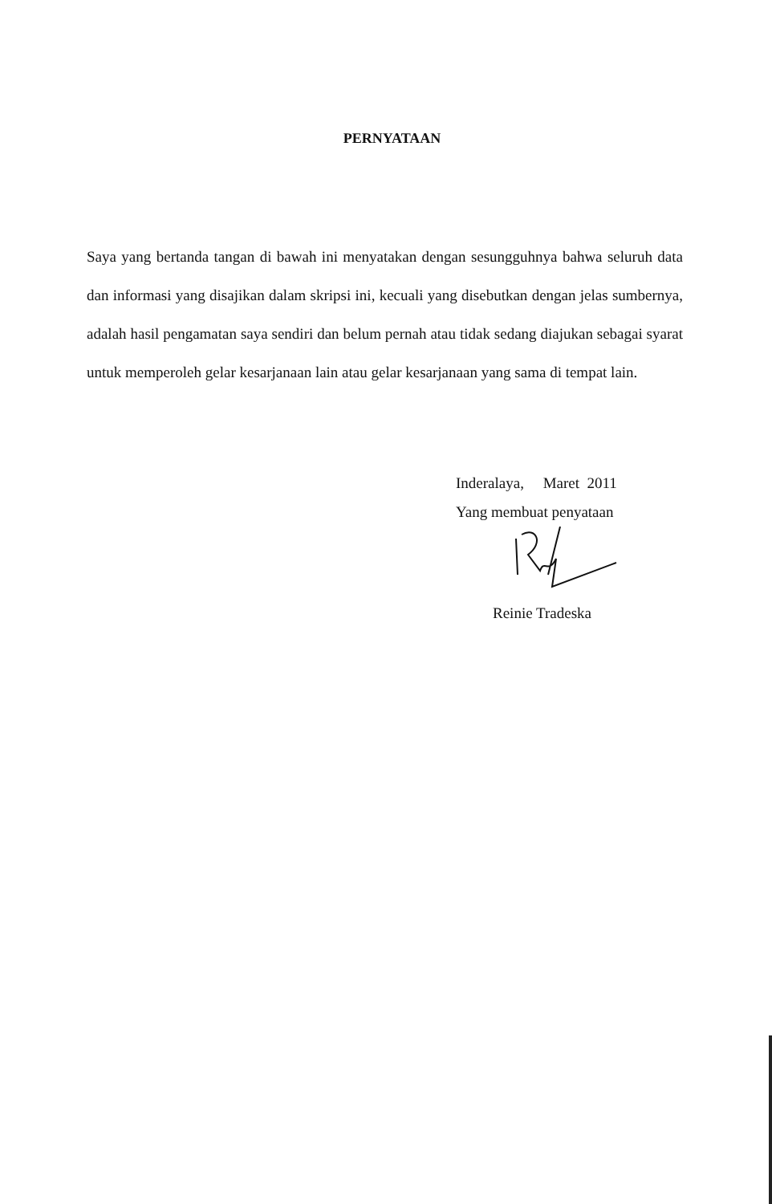PERNYATAAN
Saya yang bertanda tangan di bawah ini menyatakan dengan sesungguhnya bahwa seluruh data dan informasi yang disajikan dalam skripsi ini, kecuali yang disebutkan dengan jelas sumbernya, adalah hasil pengamatan saya sendiri dan belum pernah atau tidak sedang diajukan sebagai syarat untuk memperoleh gelar kesarjanaan lain atau gelar kesarjanaan yang sama di tempat lain.
Inderalaya, Maret 2011
Yang membuat penyataan
Reinie Tradeska